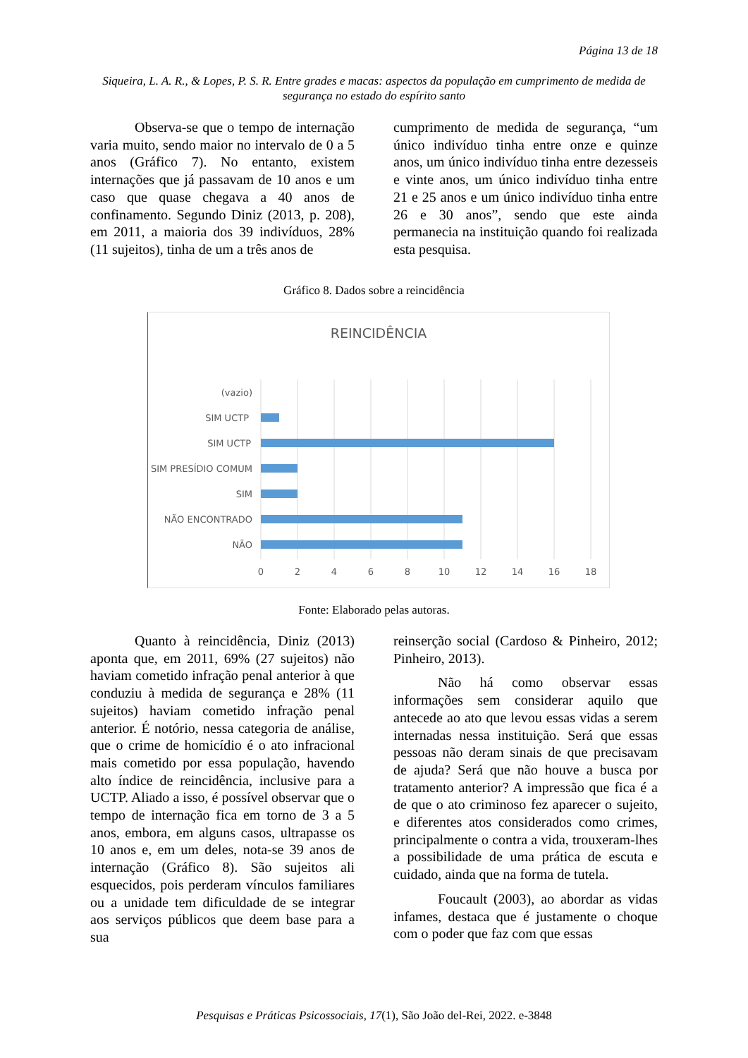Página 13 de 18
Siqueira, L. A. R., & Lopes, P. S. R. Entre grades e macas: aspectos da população em cumprimento de medida de segurança no estado do espírito santo
Observa-se que o tempo de internação varia muito, sendo maior no intervalo de 0 a 5 anos (Gráfico 7). No entanto, existem internações que já passavam de 10 anos e um caso que quase chegava a 40 anos de confinamento. Segundo Diniz (2013, p. 208), em 2011, a maioria dos 39 indivíduos, 28% (11 sujeitos), tinha de um a três anos de
cumprimento de medida de segurança, “um único indivíduo tinha entre onze e quinze anos, um único indivíduo tinha entre dezesseis e vinte anos, um único indivíduo tinha entre 21 e 25 anos e um único indivíduo tinha entre 26 e 30 anos”, sendo que este ainda permanecia na instituição quando foi realizada esta pesquisa.
Gráfico 8. Dados sobre a reincidência
REINCIDÊNCIA
(vazio)
SIM UCTP
SIM UCTP
SIM PRESÍDIO COMUM
SIM
NÃO ENCONTRADO
NÃO
0
2
4
6
8
10
12
14
16
18
Fonte: Elaborado pelas autoras.
Quanto à reincidência, Diniz (2013) aponta que, em 2011, 69% (27 sujeitos) não haviam cometido infração penal anterior à que conduziu à medida de segurança e 28% (11 sujeitos) haviam cometido infração penal anterior. É notório, nessa categoria de análise, que o crime de homicídio é o ato infracional mais cometido por essa população, havendo alto índice de reincidência, inclusive para a UCTP. Aliado a isso, é possível observar que o tempo de internação fica em torno de 3 a 5 anos, embora, em alguns casos, ultrapasse os 10 anos e, em um deles, nota-se 39 anos de internação (Gráfico 8). São sujeitos ali esquecidos, pois perderam vínculos familiares ou a unidade tem dificuldade de se integrar aos serviços públicos que deem base para a sua
reinserção social (Cardoso & Pinheiro, 2012; Pinheiro, 2013).
Não há como observar essas informações sem considerar aquilo que antecede ao ato que levou essas vidas a serem internadas nessa instituição. Será que essas pessoas não deram sinais de que precisavam de ajuda? Será que não houve a busca por tratamento anterior? A impressão que fica é a de que o ato criminoso fez aparecer o sujeito, e diferentes atos considerados como crimes, principalmente o contra a vida, trouxeram-lhes a possibilidade de uma prática de escuta e cuidado, ainda que na forma de tutela.
Foucault (2003), ao abordar as vidas infames, destaca que é justamente o choque com o poder que faz com que essas
Pesquisas e Práticas Psicossociais, 17(1), São João del-Rei, 2022. e-3848